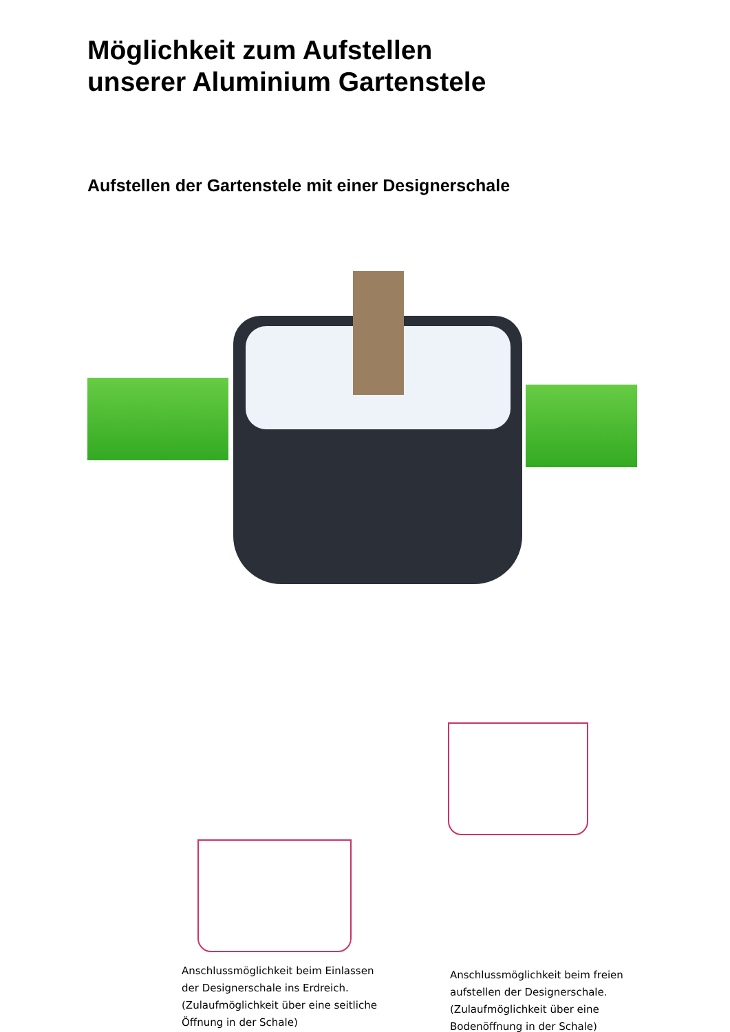Möglichkeit zum Aufstellen
unserer Aluminium Gartenstele
Aufstellen der Gartenstele mit einer Designerschale
Anschlussmöglichkeit beim Einlassen der Designerschale ins Erdreich. (Zulaufmöglichkeit über eine seitliche Öffnung in der Schale)
Anschlussmöglichkeit beim freien aufstellen der Designerschale. (Zulaufmöglichkeit über eine Bodenöffnung in der Schale)